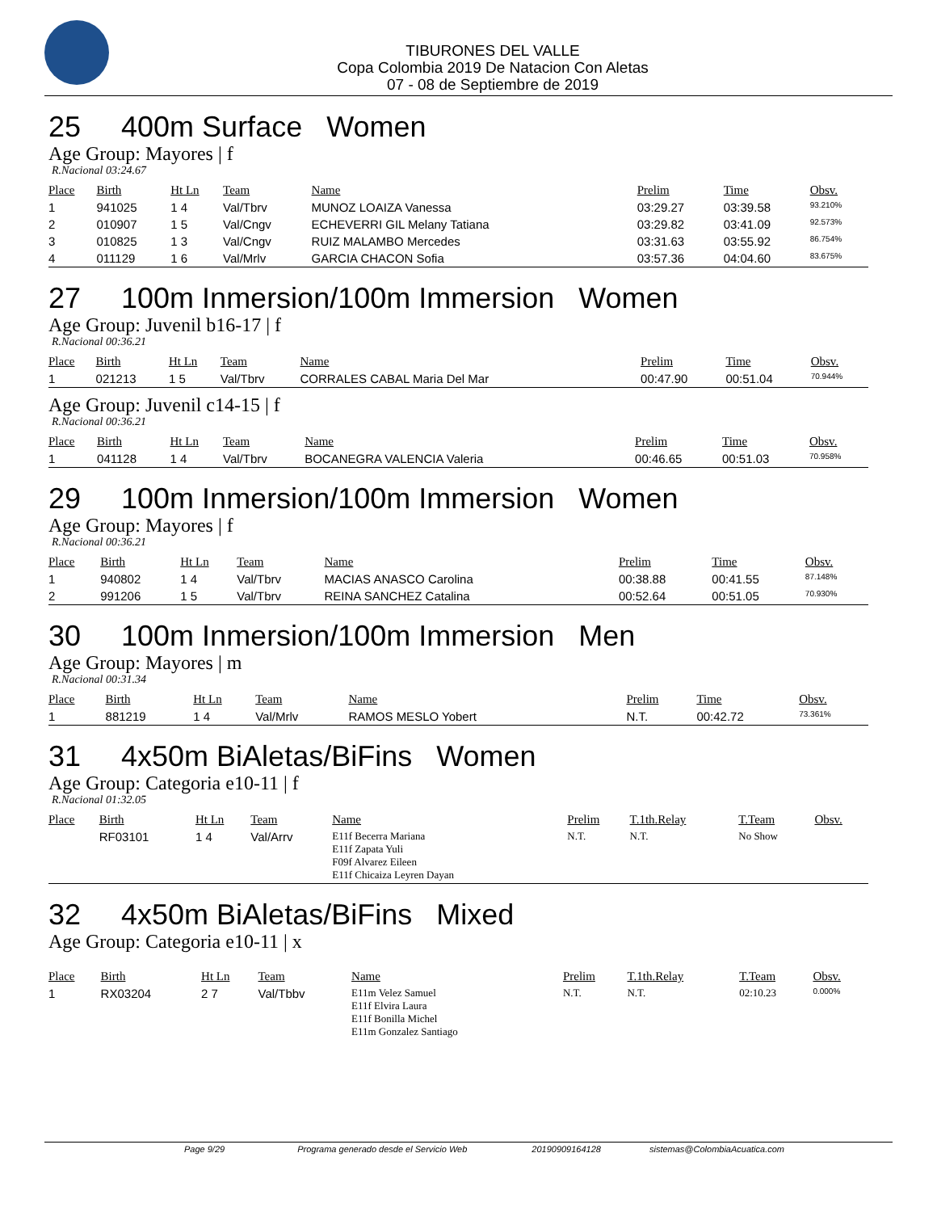TIBURONES DEL VALLE
Copa Colombia 2019 De Natacion Con Aletas
07 - 08 de Septiembre de 2019
25 400m Surface Women
Age Group: Mayores | f
R.Nacional 03:24.67
| Place | Birth | Ht Ln | Team | Name | Prelim | Time | Obsv. |
| --- | --- | --- | --- | --- | --- | --- | --- |
| 1 | 941025 | 1 4 | Val/Tbrv | MUNOZ LOAIZA Vanessa | 03:29.27 | 03:39.58 | 93.210% |
| 2 | 010907 | 1 5 | Val/Cngv | ECHEVERRI GIL Melany Tatiana | 03:29.82 | 03:41.09 | 92.573% |
| 3 | 010825 | 1 3 | Val/Cngv | RUIZ MALAMBO Mercedes | 03:31.63 | 03:55.92 | 86.754% |
| 4 | 011129 | 1 6 | Val/Mrlv | GARCIA CHACON Sofia | 03:57.36 | 04:04.60 | 83.675% |
27 100m Inmersion/100m Immersion Women
Age Group: Juvenil b16-17 | f
R.Nacional 00:36.21
| Place | Birth | Ht Ln | Team | Name | Prelim | Time | Obsv. |
| --- | --- | --- | --- | --- | --- | --- | --- |
| 1 | 021213 | 1 5 | Val/Tbrv | CORRALES CABAL Maria Del Mar | 00:47.90 | 00:51.04 | 70.944% |
Age Group: Juvenil c14-15 | f
R.Nacional 00:36.21
| Place | Birth | Ht Ln | Team | Name | Prelim | Time | Obsv. |
| --- | --- | --- | --- | --- | --- | --- | --- |
| 1 | 041128 | 1 4 | Val/Tbrv | BOCANEGRA VALENCIA Valeria | 00:46.65 | 00:51.03 | 70.958% |
29 100m Inmersion/100m Immersion Women
Age Group: Mayores | f
R.Nacional 00:36.21
| Place | Birth | Ht Ln | Team | Name | Prelim | Time | Obsv. |
| --- | --- | --- | --- | --- | --- | --- | --- |
| 1 | 940802 | 1 4 | Val/Tbrv | MACIAS ANASCO Carolina | 00:38.88 | 00:41.55 | 87.148% |
| 2 | 991206 | 1 5 | Val/Tbrv | REINA SANCHEZ Catalina | 00:52.64 | 00:51.05 | 70.930% |
30 100m Inmersion/100m Immersion Men
Age Group: Mayores | m
R.Nacional 00:31.34
| Place | Birth | Ht Ln | Team | Name | Prelim | Time | Obsv. |
| --- | --- | --- | --- | --- | --- | --- | --- |
| 1 | 881219 | 1 4 | Val/Mrlv | RAMOS MESLO Yobert | N.T. | 00:42.72 | 73.361% |
31 4x50m BiAletas/BiFins Women
Age Group: Categoria e10-11 | f
R.Nacional 01:32.05
| Place | Birth | Ht Ln | Team | Name | Prelim | T.1th.Relay | T.Team | Obsv. |
| --- | --- | --- | --- | --- | --- | --- | --- | --- |
| | RF03101 | 1 4 | Val/Arrv | E11f Becerra Mariana E11f Zapata Yuli F09f Alvarez Eileen E11f Chicaiza Leyren Dayan | N.T. | N.T. | No Show | |
32 4x50m BiAletas/BiFins Mixed
Age Group: Categoria e10-11 | x
| Place | Birth | Ht Ln | Team | Name | Prelim | T.1th.Relay | T.Team | Obsv. |
| --- | --- | --- | --- | --- | --- | --- | --- | --- |
| 1 | RX03204 | 2 7 | Val/Tbbv | E11m Velez Samuel E11f Elvira Laura E11f Bonilla Michel E11m Gonzalez Santiago | N.T. | N.T. | 02:10.23 | 0.000% |
Page 9/29 Programa generado desde el Servicio Web 20190909164128 sistemas@ColombiaAcuatica.com